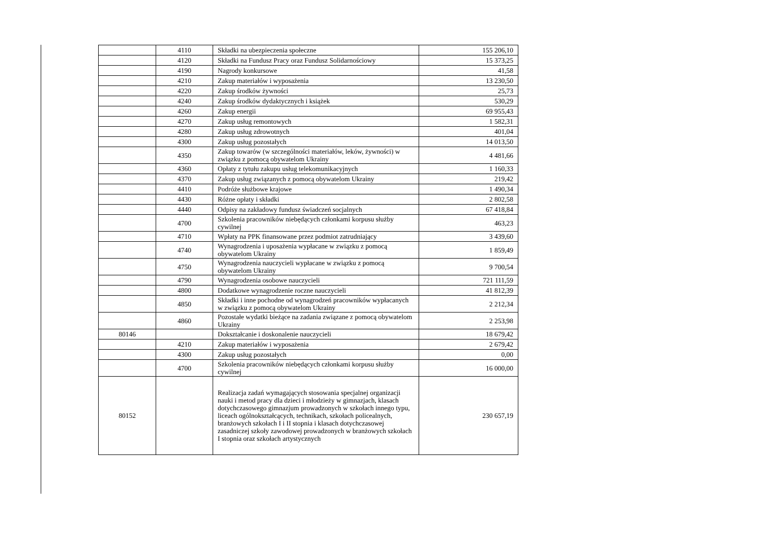| | 4110 | Składki na ubezpieczenia społeczne | 155 206,10 |
| | 4120 | Składki na Fundusz Pracy oraz Fundusz Solidarnościowy | 15 373,25 |
| | 4190 | Nagrody konkursowe | 41,58 |
| | 4210 | Zakup materiałów i wyposażenia | 13 230,50 |
| | 4220 | Zakup środków żywności | 25,73 |
| | 4240 | Zakup środków dydaktycznych i książek | 530,29 |
| | 4260 | Zakup energii | 69 955,43 |
| | 4270 | Zakup usług remontowych | 1 582,31 |
| | 4280 | Zakup usług zdrowotnych | 401,04 |
| | 4300 | Zakup usług pozostałych | 14 013,50 |
| | 4350 | Zakup towarów (w szczególności materiałów, leków, żywności) w związku z pomocą obywatelom Ukrainy | 4 481,66 |
| | 4360 | Opłaty z tytułu zakupu usług telekomunikacyjnych | 1 160,33 |
| | 4370 | Zakup usług związanych z pomocą obywatelom Ukrainy | 219,42 |
| | 4410 | Podróże służbowe krajowe | 1 490,34 |
| | 4430 | Różne opłaty i składki | 2 802,58 |
| | 4440 | Odpisy na zakładowy fundusz świadczeń socjalnych | 67 418,84 |
| | 4700 | Szkolenia pracowników niebędących członkami korpusu służby cywilnej | 463,23 |
| | 4710 | Wpłaty na PPK finansowane przez podmiot zatrudniający | 3 439,60 |
| | 4740 | Wynagrodzenia i uposażenia wypłacane w związku z pomocą obywatelom Ukrainy | 1 859,49 |
| | 4750 | Wynagrodzenia nauczycieli wypłacane w związku z pomocą obywatelom Ukrainy | 9 700,54 |
| | 4790 | Wynagrodzenia osobowe nauczycieli | 721 111,59 |
| | 4800 | Dodatkowe wynagrodzenie roczne nauczycieli | 41 812,39 |
| | 4850 | Składki i inne pochodne od wynagrodzeń pracowników wypłacanych w związku z pomocą obywatelom Ukrainy | 2 212,34 |
| | 4860 | Pozostałe wydatki bieżące na zadania związane z pomocą obywatelom Ukrainy | 2 253,98 |
| 80146 | | Dokształcanie i doskonalenie nauczycieli | 18 679,42 |
| | 4210 | Zakup materiałów i wyposażenia | 2 679,42 |
| | 4300 | Zakup usług pozostałych | 0,00 |
| | 4700 | Szkolenia pracowników niebędących członkami korpusu służby cywilnej | 16 000,00 |
| 80152 | | Realizacja zadań wymagających stosowania specjalnej organizacji nauki i metod pracy dla dzieci i młodzieży w gimnazjach, klasach dotychczasowego gimnazjum prowadzonych w szkołach innego typu, liceach ogólnokształcących, technikach, szkołach policealnych, branżowych szkołach I i II stopnia i klasach dotychczasowej zasadniczej szkoły zawodowej prowadzonych w branżowych szkołach I stopnia oraz szkołach artystycznych | 230 657,19 |